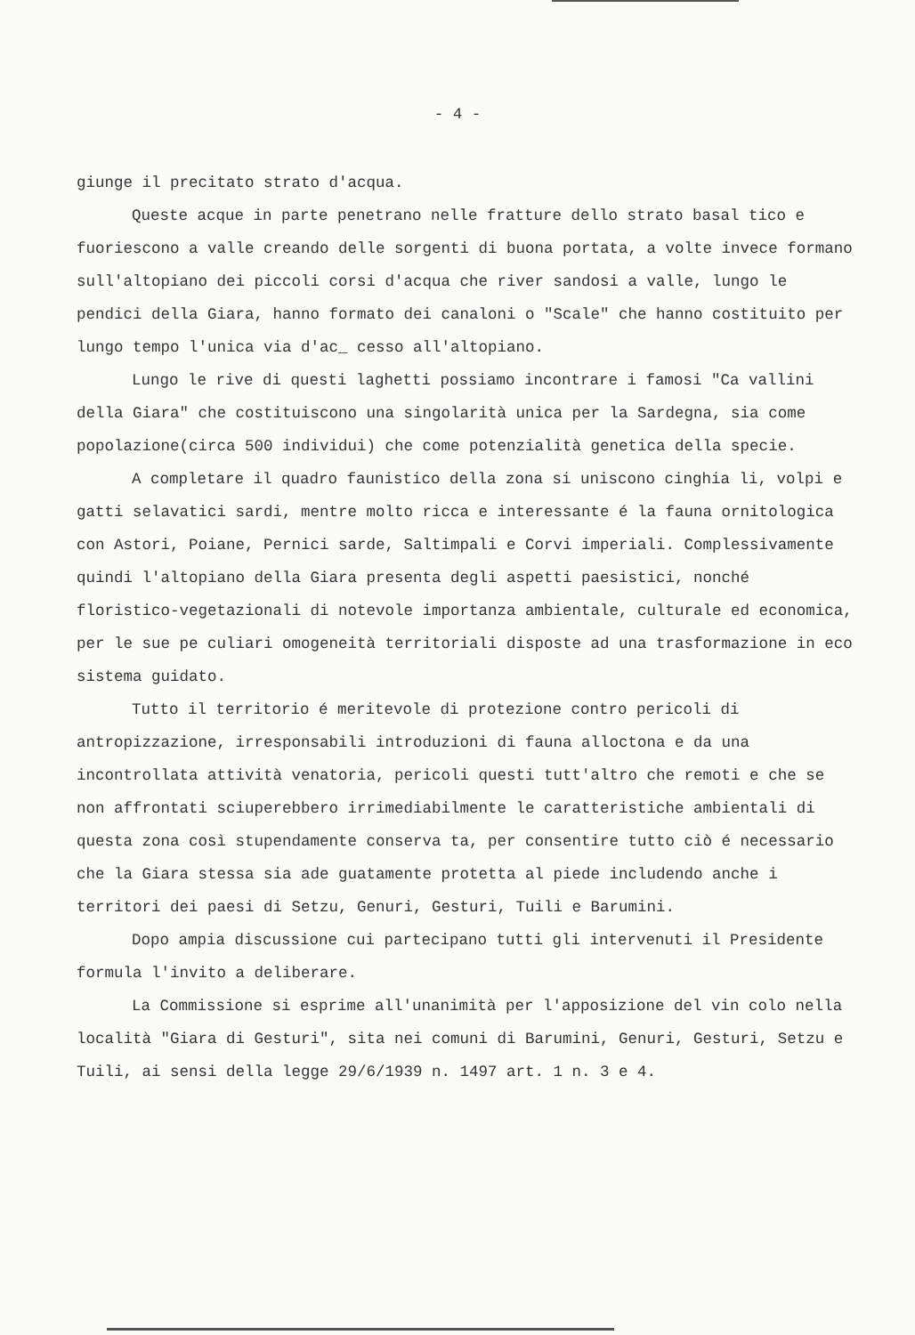- 4 -
giunge il precitato strato d'acqua.
Queste acque in parte penetrano nelle fratture dello strato basal tico e fuoriescono a valle creando delle sorgenti di buona portata, a volte invece formano sull'altopiano dei piccoli corsi d'acqua che river sandosi a valle, lungo le pendici della Giara, hanno formato dei canaloni o "Scale" che hanno costituito per lungo tempo l'unica via d'ac_ cesso all'altopiano.
Lungo le rive di questi laghetti possiamo incontrare i famosi "Ca vallini della Giara" che costituiscono una singolarità unica per la Sardegna, sia come popolazione(circa 500 individui) che come potenzialità genetica della specie.
A completare il quadro faunistico della zona si uniscono cinghia li, volpi e gatti selavatici sardi, mentre molto ricca e interessante é la fauna ornitologica con Astori, Poiane, Pernici sarde, Saltimpali e Corvi imperiali. Complessivamente quindi l'altopiano della Giara presenta degli aspetti paesistici, nonché floristico-vegetazionali di notevole importanza ambientale, culturale ed economica, per le sue pe culiari omogeneità territoriali disposte ad una trasformazione in eco sistema guidato.
Tutto il territorio é meritevole di protezione contro pericoli di antropizzazione, irresponsabili introduzioni di fauna alloctona e da una incontrollata attività venatoria, pericoli questi tutt'altro che remoti e che se non affrontati sciuperebbero irrimediabilmente le caratteristiche ambientali di questa zona così stupendamente conserva ta, per consentire tutto ciò é necessario che la Giara stessa sia ade guatamente protetta al piede includendo anche i territori dei paesi di Setzu, Genuri, Gesturi, Tuili e Barumini.
Dopo ampia discussione cui partecipano tutti gli intervenuti il Presidente formula l'invito a deliberare.
La Commissione si esprime all'unanimità per l'apposizione del vin colo nella località "Giara di Gesturi", sita nei comuni di Barumini, Genuri, Gesturi, Setzu e Tuili, ai sensi della legge 29/6/1939 n. 1497 art. 1 n. 3 e 4.